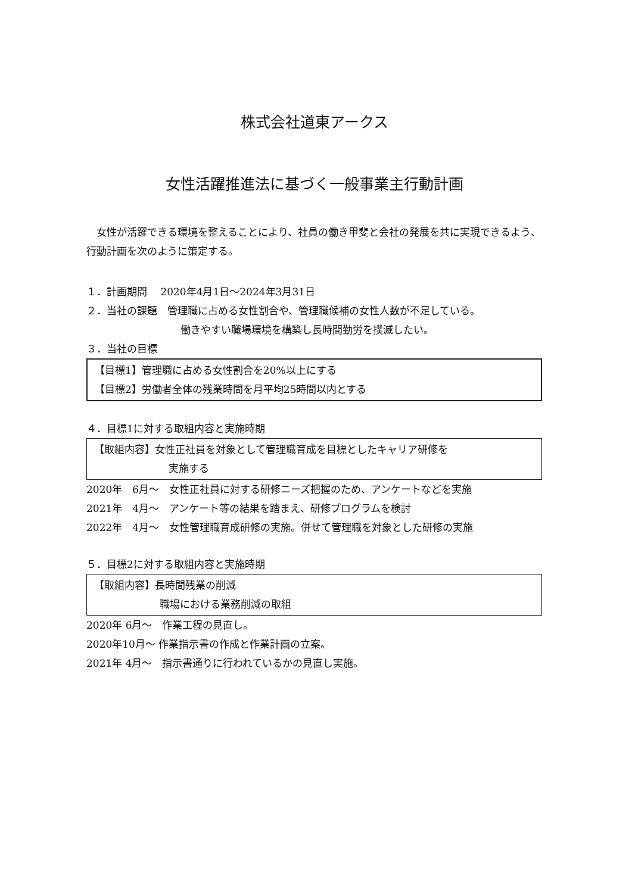株式会社道東アークス
女性活躍推進法に基づく一般事業主行動計画
女性が活躍できる環境を整えることにより、社員の働き甲斐と会社の発展を共に実現できるよう、行動計画を次のように策定する。
１．計画期間　 2020年4月1日～2024年3月31日
２．当社の課題　管理職に占める女性割合や、管理職候補の女性人数が不足している。
働きやすい職場環境を構築し長時間勤労を撲滅したい。
３．当社の目標
【目標1】管理職に占める女性割合を20%以上にする
【目標2】労働者全体の残業時間を月平均25時間以内とする
４．目標1に対する取組内容と実施時期
【取組内容】女性正社員を対象として管理職育成を目標としたキャリア研修を
実施する
2020年　6月～　女性正社員に対する研修ニーズ把握のため、アンケートなどを実施
2021年　4月～　アンケート等の結果を踏まえ、研修プログラムを検討
2022年　4月～　女性管理職育成研修の実施。併せて管理職を対象とした研修の実施
５．目標2に対する取組内容と実施時期
【取組内容】長時間残業の削減
職場における業務削減の取組
2020年 6月～　作業工程の見直し。
2020年10月～ 作業指示書の作成と作業計画の立案。
2021年 4月～　指示書通りに行われているかの見直し実施。